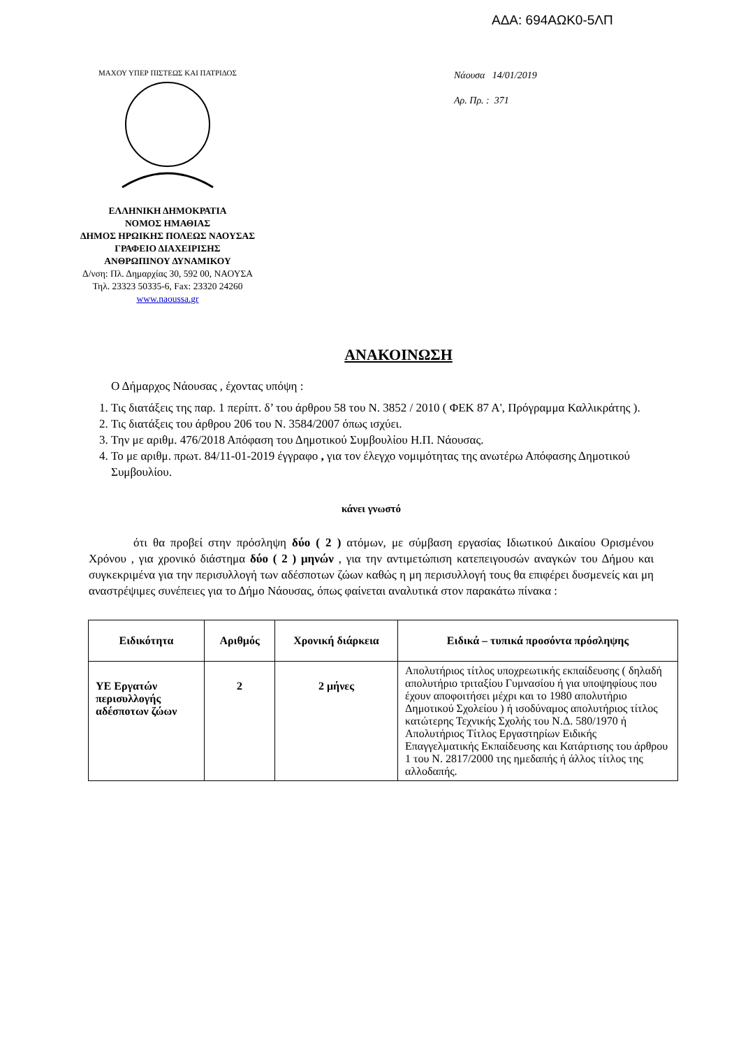ΑΔΑ: 694ΑΩΚ0-5ΛΠ
ΜΑΧΟΥ ΥΠΕΡ ΠΙΣΤΕΩΣ ΚΑΙ ΠΑΤΡΙΔΟΣ
ΕΛΛΗΝΙΚΗ ΔΗΜΟΚΡΑΤΙΑ
ΝΟΜΟΣ ΗΜΑΘΙΑΣ
ΔΗΜΟΣ ΗΡΩΙΚΗΣ ΠΟΛΕΩΣ ΝΑΟΥΣΑΣ
ΓΡΑΦΕΙΟ ΔΙΑΧΕΙΡΙΣΗΣ
ΑΝΘΡΩΠΙΝΟΥ ΔΥΝΑΜΙΚΟΥ
Δ/νση: Πλ. Δημαρχίας 30, 592 00, ΝΑΟΥΣΑ
Τηλ. 23323 50335-6, Fax: 23320 24260
www.naoussa.gr
Νάουσα 14/01/2019
Αρ. Πρ. : 371
ΑΝΑΚΟΙΝΩΣΗ
Ο Δήμαρχος Νάουσας , έχοντας υπόψη :
1. Τις διατάξεις της παρ. 1 περίπτ. δ’ του άρθρου 58 του Ν. 3852 / 2010 ( ΦΕΚ 87 Α', Πρόγραμμα Καλλικράτης ).
2. Τις διατάξεις του άρθρου 206 του Ν. 3584/2007 όπως ισχύει.
3. Την με αριθμ. 476/2018 Απόφαση του Δημοτικού Συμβουλίου Η.Π. Νάουσας.
4. Το με αριθμ. πρωτ. 84/11-01-2019 έγγραφο , για τον έλεγχο νομιμότητας της ανωτέρω Απόφασης Δημοτικού Συμβουλίου.
κάνει γνωστό
ότι θα προβεί στην πρόσληψη δύο ( 2 ) ατόμων, με σύμβαση εργασίας Ιδιωτικού Δικαίου Ορισμένου Χρόνου , για χρονικό διάστημα δύο ( 2 ) μηνών , για την αντιμετώπιση κατεπειγουσών αναγκών του Δήμου και συγκεκριμένα για την περισυλλογή των αδέσποτων ζώων καθώς η μη περισυλλογή τους θα επιφέρει δυσμενείς και μη αναστρέψιμες συνέπειες για το Δήμο Νάουσας, όπως φαίνεται αναλυτικά στον παρακάτω πίνακα :
| Ειδικότητα | Αριθμός | Χρονική διάρκεια | Ειδικά – τυπικά προσόντα πρόσληψης |
| --- | --- | --- | --- |
| ΥΕ Εργατών περισυλλογής αδέσποτων ζώων | 2 | 2 μήνες | Απολυτήριος τίτλος υποχρεωτικής εκπαίδευσης ( δηλαδή απολυτήριο τριταξίου Γυμνασίου ή για υποψηφίους που έχουν αποφοιτήσει μέχρι και το 1980 απολυτήριο Δημοτικού Σχολείου ) ή ισοδύναμος απολυτήριος τίτλος κατώτερης Τεχνικής Σχολής του Ν.Δ. 580/1970 ή Απολυτήριος Τίτλος Εργαστηρίων Ειδικής Επαγγελματικής Εκπαίδευσης και Κατάρτισης του άρθρου 1 του Ν. 2817/2000 της ημεδαπής ή άλλος τίτλος της αλλοδαπής. |